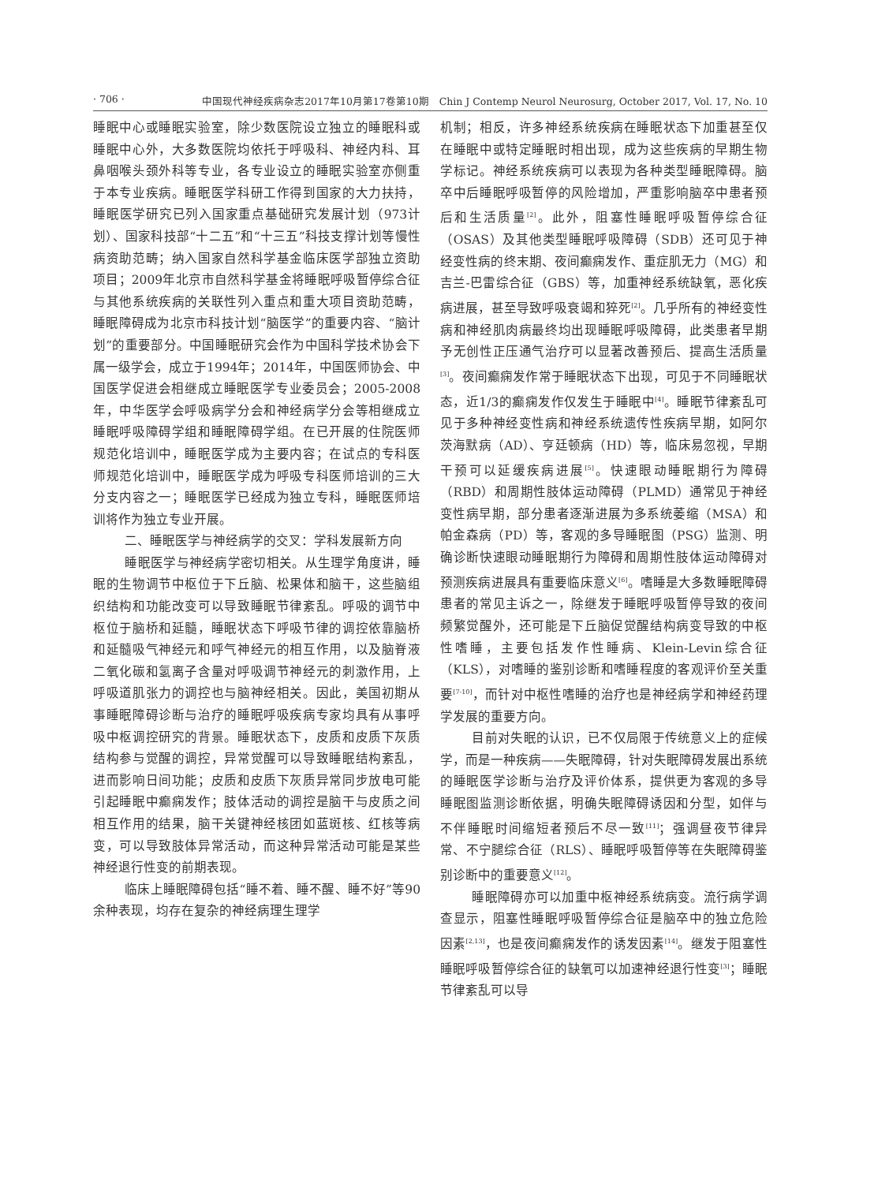· 706 · 中国现代神经疾病杂志2017年10月第17卷第10期　Chin J Contemp Neurol Neurosurg, October 2017, Vol. 17, No. 10
睡眠中心或睡眠实验室，除少数医院设立独立的睡眠科或睡眠中心外，大多数医院均依托于呼吸科、神经内科、耳鼻咽喉头颈外科等专业，各专业设立的睡眠实验室亦侧重于本专业疾病。睡眠医学科研工作得到国家的大力扶持，睡眠医学研究已列入国家重点基础研究发展计划（973计划）、国家科技部“十二五”和“十三五”科技支撑计划等慢性病资助范畴；纳入国家自然科学基金临床医学部独立资助项目；2009年北京市自然科学基金将睡眠呼吸暂停综合征与其他系统疾病的关联性列入重点和重大项目资助范畴，睡眠障碍成为北京市科技计划“脑医学”的重要内容、“脑计划”的重要部分。中国睡眠研究会作为中国科学技术协会下属一级学会，成立于1994年；2014年，中国医师协会、中国医学促进会相继成立睡眠医学专业委员会；2005-2008年，中华医学会呼吸病学分会和神经病学分会等相继成立睡眠呼吸障碍学组和睡眠障碍学组。在已开展的住院医师规范化培训中，睡眠医学成为主要内容；在试点的专科医师规范化培训中，睡眠医学成为呼吸专科医师培训的三大分支内容之一；睡眠医学已经成为独立专科，睡眠医师培训将作为独立专业开展。
二、睡眠医学与神经病学的交叉：学科发展新方向
睡眠医学与神经病学密切相关。从生理学角度讲，睡眠的生物调节中枢位于下丘脑、松果体和脑干，这些脑组织结构和功能改变可以导致睡眠节律紊乱。呼吸的调节中枢位于脑桥和延髓，睡眠状态下呼吸节律的调控依靠脑桥和延髓吸气神经元和呼气神经元的相互作用，以及脑脊液二氧化碳和氢离子含量对呼吸调节神经元的刺激作用，上呼吸道肌张力的调控也与脑神经相关。因此，美国初期从事睡眠障碍诊断与治疗的睡眠呼吸疾病专家均具有从事呼吸中枢调控研究的背景。睡眠状态下，皮质和皮质下灰质结构参与觉醒的调控，异常觉醒可以导致睡眠结构紊乱，进而影响日间功能；皮质和皮质下灰质异常同步放电可能引起睡眠中癫痫发作；肢体活动的调控是脑干与皮质之间相互作用的结果，脑干关键神经核团如蓝斑核、红核等病变，可以导致肢体异常活动，而这种异常活动可能是某些神经退行性变的前期表现。
临床上睡眠障碍包括“睡不着、睡不醒、睡不好”等90余种表现，均存在复杂的神经病理生理学
机制；相反，许多神经系统疾病在睡眠状态下加重甚至仅在睡眠中或特定睡眠时相出现，成为这些疾病的早期生物学标记。神经系统疾病可以表现为各种类型睡眠障碍。脑卒中后睡眠呼吸暂停的风险增加，严重影响脑卒中患者预后和生活质量<sup>[2]</sup>。此外，阻塞性睡眠呼吸暂停综合征（OSAS）及其他类型睡眠呼吸障碍（SDB）还可见于神经变性病的终末期、夜间癫痫发作、重症肌无力（MG）和吉兰-巴雷综合征（GBS）等，加重神经系统缺氧，恶化疾病进展，甚至导致呼吸衰竭和猝死<sup>[2]</sup>。几乎所有的神经变性病和神经肌肉病最终均出现睡眠呼吸障碍，此类患者早期予无创性正压通气治疗可以显著改善预后、提高生活质量<sup>[3]</sup>。夜间癫痫发作常于睡眠状态下出现，可见于不同睡眠状态，近1/3的癫痫发作仅发生于睡眠中<sup>[4]</sup>。睡眠节律紊乱可见于多种神经变性病和神经系统遗传性疾病早期，如阿尔茨海默病（AD）、亨廷顿病（HD）等，临床易忽视，早期干预可以延缓疾病进展<sup>[5]</sup>。快速眼动睡眠期行为障碍（RBD）和周期性肢体运动障碍（PLMD）通常见于神经变性病早期，部分患者逐渐进展为多系统萎缩（MSA）和帕金森病（PD）等，客观的多导睡眠图（PSG）监测、明确诊断快速眼动睡眠期行为障碍和周期性肢体运动障碍对预测疾病进展具有重要临床意义<sup>[6]</sup>。嗜睡是大多数睡眠障碍患者的常见主诉之一，除继发于睡眠呼吸暂停导致的夜间频繁觉醒外，还可能是下丘脑促觉醒结构病变导致的中枢性嗜睡，主要包括发作性睡病、Klein-Levin综合征（KLS），对嗜睡的鉴别诊断和嗜睡程度的客观评价至关重要<sup>[7-10]</sup>，而针对中枢性嗜睡的治疗也是神经病学和神经药理学发展的重要方向。
目前对失眠的认识，已不仅局限于传统意义上的症候学，而是一种疾病——失眠障碍，针对失眠障碍发展出系统的睡眠医学诊断与治疗及评价体系，提供更为客观的多导睡眠图监测诊断依据，明确失眠障碍诱因和分型，如伴与不伴睡眠时间缩短者预后不尽一致<sup>[11]</sup>；强调昼夜节律异常、不宁腿综合征（RLS）、睡眠呼吸暂停等在失眠障碍鉴别诊断中的重要意义<sup>[12]</sup>。
睡眠障碍亦可以加重中枢神经系统病变。流行病学调查显示，阻塞性睡眠呼吸暂停综合征是脑卒中的独立危险因素<sup>[2,13]</sup>，也是夜间癫痫发作的诱发因素<sup>[14]</sup>。继发于阻塞性睡眠呼吸暂停综合征的缺氧可以加速神经退行性变<sup>[3]</sup>；睡眠节律紊乱可以导